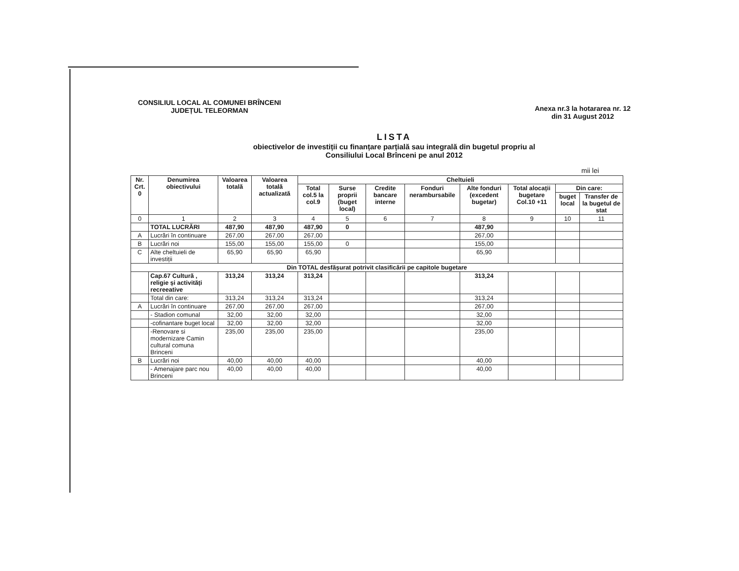CONSILIUL LOCAL AL COMUNEI BRÎNCENI
JUDEȚUL TELEORMAN
Anexa nr.3 la hotararea nr. 12
din 31 August 2012
LISTA
obiectivelor de investiții cu finanțare parțială sau integrală din bugetul propriu al
Consiliului Local Brînceni pe anul 2012
mii lei
| Nr. Crt. 0 | Denumirea obiectivului | Valoarea totală | Valoarea totală actualizată | Cheltuieli | | | | | | | |
| --- | --- | --- | --- | --- | --- | --- | --- | --- | --- | --- | --- |
| | | | | Total col.5 la col.9 | Surse proprii (buget local) | Credite bancare interne | Fonduri nerambursabile | Alte fonduri (excedent bugetar) | Total alocații bugetare Col.10 +11 | Din care: | |
| | | | | | | | | | | buget local | Transfer de la bugetul de stat |
| 0 | 1 | 2 | 3 | 4 | 5 | 6 | 7 | 8 | 9 | 10 | 11 |
| | TOTAL LUCRĂRI | 487,90 | 487,90 | 487,90 | 0 | | | 487,90 | | | |
| A | Lucrări în continuare | 267,00 | 267,00 | 267,00 | | | | 267,00 | | | |
| B | Lucrări noi | 155,00 | 155,00 | 155,00 | 0 | | | 155,00 | | | |
| C | Alte cheltuieli de investiții | 65,90 | 65,90 | 65,90 | | | | 65,90 | | | |
| Din TOTAL desfășurat potrivit clasificării pe capitole bugetare | | | | | | | | | | | |
| | Cap.67 Cultură , religie și activități recreeative | 313,24 | 313,24 | 313,24 | | | | 313,24 | | | |
| | Total din care: | 313,24 | 313,24 | 313,24 | | | | 313,24 | | | |
| A | Lucrări în continuare | 267,00 | 267,00 | 267,00 | | | | 267,00 | | | |
| | - Stadion comunal | 32,00 | 32,00 | 32,00 | | | | 32,00 | | | |
| | -cofinantare buget local | 32,00 | 32,00 | 32,00 | | | | 32,00 | | | |
| | -Renovare si modernizare Camin cultural comuna Brinceni | 235,00 | 235,00 | 235,00 | | | | 235,00 | | | |
| B | Lucrări noi | 40,00 | 40,00 | 40,00 | | | | 40,00 | | | |
| | - Amenajare parc nou Brinceni | 40,00 | 40,00 | 40,00 | | | | 40,00 | | | |